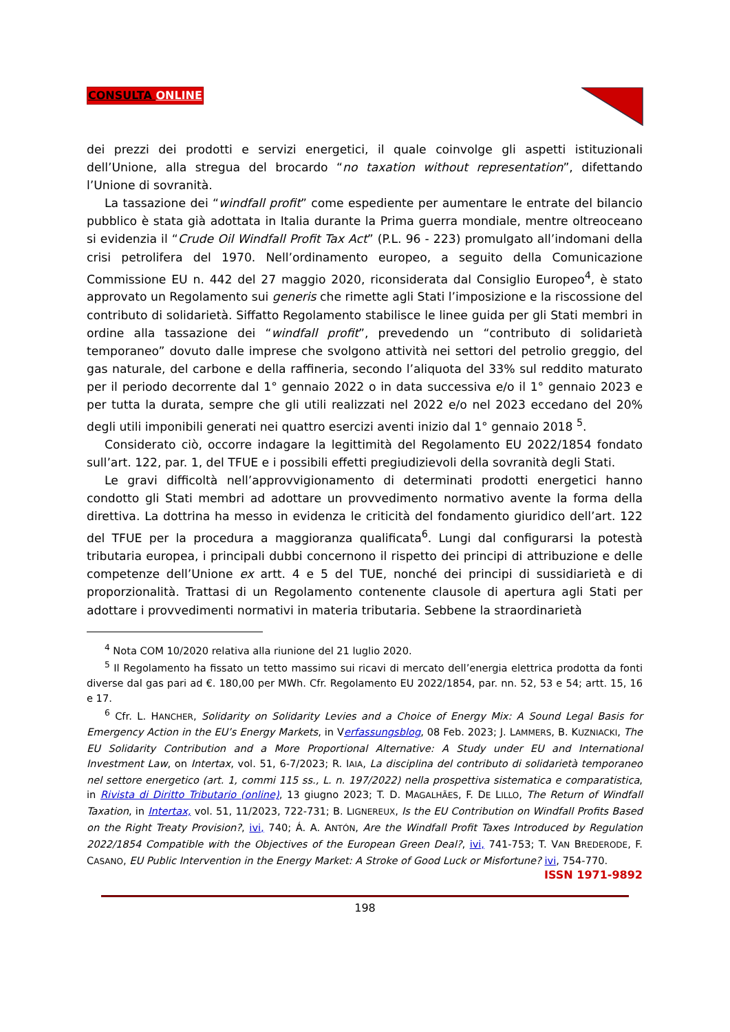CONSULTA ONLINE
dei prezzi dei prodotti e servizi energetici, il quale coinvolge gli aspetti istituzionali dell’Unione, alla stregua del brocardo “no taxation without representation”, difettando l’Unione di sovranità.
La tassazione dei “windfall profit” come espediente per aumentare le entrate del bilancio pubblico è stata già adottata in Italia durante la Prima guerra mondiale, mentre oltreoceano si evidenzia il “Crude Oil Windfall Profit Tax Act” (P.L. 96 - 223) promulgato all’indomani della crisi petrolifera del 1970. Nell’ordinamento europeo, a seguito della Comunicazione Commissione EU n. 442 del 27 maggio 2020, riconsiderata dal Consiglio Europeo<sup>4</sup>, è stato approvato un Regolamento sui generis che rimette agli Stati l’imposizione e la riscossione del contributo di solidarietà. Siffatto Regolamento stabilisce le linee guida per gli Stati membri in ordine alla tassazione dei “windfall profit”, prevedendo un “contributo di solidarietà temporaneo” dovuto dalle imprese che svolgono attività nei settori del petrolio greggio, del gas naturale, del carbone e della raffineria, secondo l’aliquota del 33% sul reddito maturato per il periodo decorrente dal 1° gennaio 2022 o in data successiva e/o il 1° gennaio 2023 e per tutta la durata, sempre che gli utili realizzati nel 2022 e/o nel 2023 eccedano del 20% degli utili imponibili generati nei quattro esercizi aventi inizio dal 1° gennaio 2018 <sup>5</sup>.
Considerato ciò, occorre indagare la legittimità del Regolamento EU 2022/1854 fondato sull’art. 122, par. 1, del TFUE e i possibili effetti pregiudizievoli della sovranità degli Stati.
Le gravi difficoltà nell’approvvigionamento di determinati prodotti energetici hanno condotto gli Stati membri ad adottare un provvedimento normativo avente la forma della direttiva. La dottrina ha messo in evidenza le criticità del fondamento giuridico dell’art. 122 del TFUE per la procedura a maggioranza qualificata<sup>6</sup>. Lungi dal configurarsi la potestà tributaria europea, i principali dubbi concernono il rispetto dei principi di attribuzione e delle competenze dell’Unione ex artt. 4 e 5 del TUE, nonché dei principi di sussidiarietà e di proporzionalità. Trattasi di un Regolamento contenente clausole di apertura agli Stati per adottare i provvedimenti normativi in materia tributaria. Sebbene la straordinarietà
<sup>4</sup> Nota COM 10/2020 relativa alla riunione del 21 luglio 2020.
<sup>5</sup> Il Regolamento ha fissato un tetto massimo sui ricavi di mercato dell’energia elettrica prodotta da fonti diverse dal gas pari ad €. 180,00 per MWh. Cfr. Regolamento EU 2022/1854, par. nn. 52, 53 e 54; artt. 15, 16 e 17.
<sup>6</sup> Cfr. L. HANCHER, Solidarity on Solidarity Levies and a Choice of Energy Mix: A Sound Legal Basis for Emergency Action in the EU’s Energy Markets, in Verfassungsblog, 08 Feb. 2023; J. LAMMERS, B. KUZNIACKI, The EU Solidarity Contribution and a More Proportional Alternative: A Study under EU and International Investment Law, on Intertax, vol. 51, 6-7/2023; R. IAIA, La disciplina del contributo di solidarietà temporaneo nel settore energetico (art. 1, commi 115 ss., L. n. 197/2022) nella prospettiva sistematica e comparatistica, in Rivista di Diritto Tributario (online), 13 giugno 2023; T. D. MAGALHÃES, F. DE LILLO, The Return of Windfall Taxation, in Intertax, vol. 51, 11/2023, 722-731; B. LIGNEREUX, Is the EU Contribution on Windfall Profits Based on the Right Treaty Provision?, ivi, 740; Á. A. ANTÓN, Are the Windfall Profit Taxes Introduced by Regulation 2022/1854 Compatible with the Objectives of the European Green Deal?, ivi, 741-753; T. VAN BREDERODE, F. CASANO, EU Public Intervention in the Energy Market: A Stroke of Good Luck or Misfortune? ivi, 754-770.
ISSN 1971-9892
198